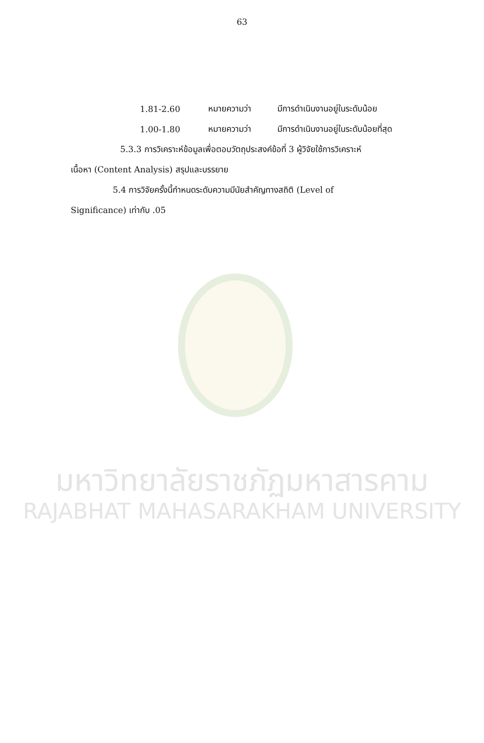63
1.81-2.60 หมายความว่า มีการดำเนินงานอยู่ในระดับน้อย
1.00-1.80 หมายความว่า มีการดำเนินงานอยู่ในระดับน้อยที่สุด
5.3.3 การวิเคราะห์ข้อมูลเพื่อตอบวัตถุประสงค์ข้อที่ 3 ผู้วิจัยใช้การวิเคราะห์
เนื้อหา (Content Analysis) สรุปและบรรยาย
5.4 การวิจัยครั้งนี้กำหนดระดับความมีนัยสำคัญทางสถิติ (Level of
Significance) เท่ากับ .05
มหาวิทยาลัยราชภัฏมหาสารคาม
RAJABHAT MAHASARAKHAM UNIVERSITY